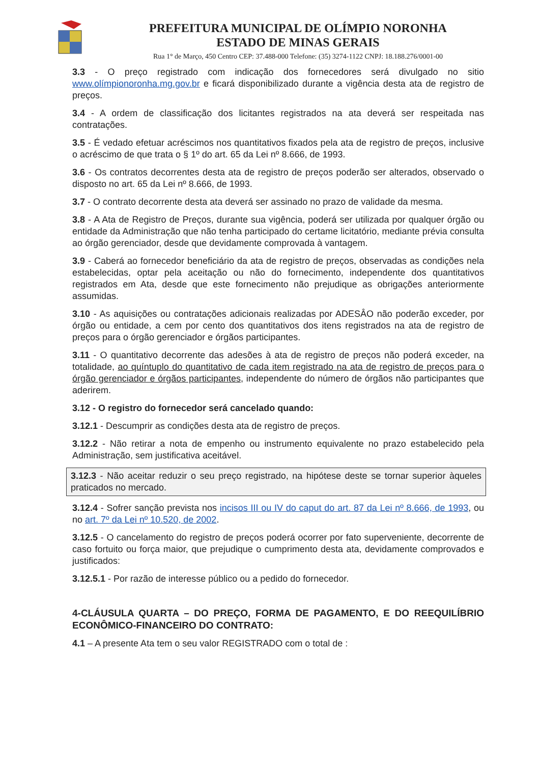PREFEITURA MUNICIPAL DE OLÍMPIO NORONHA
ESTADO DE MINAS GERAIS
Rua 1° de Março, 450 Centro CEP: 37.488-000 Telefone: (35) 3274-1122 CNPJ: 18.188.276/0001-00
3.3 - O preço registrado com indicação dos fornecedores será divulgado no sitio www.olímpionoronha.mg.gov.br e ficará disponibilizado durante a vigência desta ata de registro de preços.
3.4 - A ordem de classificação dos licitantes registrados na ata deverá ser respeitada nas contratações.
3.5 - É vedado efetuar acréscimos nos quantitativos fixados pela ata de registro de preços, inclusive o acréscimo de que trata o § 1º do art. 65 da Lei nº 8.666, de 1993.
3.6 - Os contratos decorrentes desta ata de registro de preços poderão ser alterados, observado o disposto no art. 65 da Lei nº 8.666, de 1993.
3.7 - O contrato decorrente desta ata deverá ser assinado no prazo de validade da mesma.
3.8 - A Ata de Registro de Preços, durante sua vigência, poderá ser utilizada por qualquer órgão ou entidade da Administração que não tenha participado do certame licitatório, mediante prévia consulta ao órgão gerenciador, desde que devidamente comprovada à vantagem.
3.9 - Caberá ao fornecedor beneficiário da ata de registro de preços, observadas as condições nela estabelecidas, optar pela aceitação ou não do fornecimento, independente dos quantitativos registrados em Ata, desde que este fornecimento não prejudique as obrigações anteriormente assumidas.
3.10 - As aquisições ou contratações adicionais realizadas por ADESÂO não poderão exceder, por órgão ou entidade, a cem por cento dos quantitativos dos itens registrados na ata de registro de preços para o órgão gerenciador e órgãos participantes.
3.11 - O quantitativo decorrente das adesões à ata de registro de preços não poderá exceder, na totalidade, ao quíntuplo do quantitativo de cada item registrado na ata de registro de preços para o órgão gerenciador e órgãos participantes, independente do número de órgãos não participantes que aderirem.
3.12 - O registro do fornecedor será cancelado quando:
3.12.1 - Descumprir as condições desta ata de registro de preços.
3.12.2 - Não retirar a nota de empenho ou instrumento equivalente no prazo estabelecido pela Administração, sem justificativa aceitável.
3.12.3 - Não aceitar reduzir o seu preço registrado, na hipótese deste se tornar superior àqueles praticados no mercado.
3.12.4 - Sofrer sanção prevista nos incisos III ou IV do caput do art. 87 da Lei nº 8.666, de 1993, ou no art. 7º da Lei nº 10.520, de 2002.
3.12.5 - O cancelamento do registro de preços poderá ocorrer por fato superveniente, decorrente de caso fortuito ou força maior, que prejudique o cumprimento desta ata, devidamente comprovados e justificados:
3.12.5.1 - Por razão de interesse público ou a pedido do fornecedor.
4-CLÁUSULA QUARTA – DO PREÇO, FORMA DE PAGAMENTO, E DO REEQUILÍBRIO ECONÔMICO-FINANCEIRO DO CONTRATO:
4.1 – A presente Ata tem o seu valor REGISTRADO com o total de :